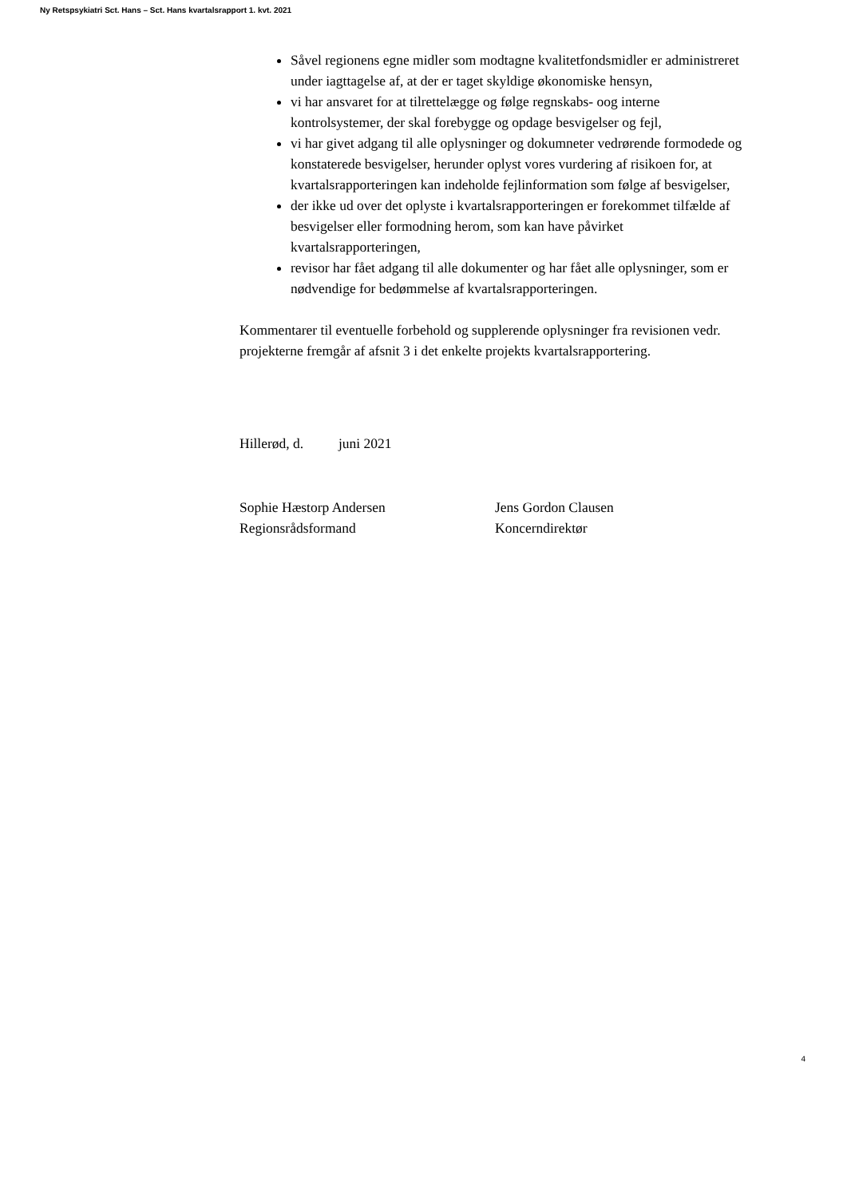Ny Retspsykiatri Sct. Hans – Sct. Hans kvartalsrapport 1. kvt. 2021
Såvel regionens egne midler som modtagne kvalitetfondsmidler er administreret under iagttagelse af, at der er taget skyldige økonomiske hensyn,
vi har ansvaret for at tilrettelægge og følge regnskabs- oog interne kontrolsystemer, der skal forebygge og opdage besvigelser og fejl,
vi har givet adgang til alle oplysninger og dokumneter vedrørende formodede og konstaterede besvigelser, herunder oplyst vores vurdering af risikoen for, at kvartalsrapporteringen kan indeholde fejlinformation som følge af besvigelser,
der ikke ud over det oplyste i kvartalsrapporteringen er forekommet tilfælde af besvigelser eller formodning herom, som kan have påvirket kvartalsrapporteringen,
revisor har fået adgang til alle dokumenter og har fået alle oplysninger, som er nødvendige for bedømmelse af kvartalsrapporteringen.
Kommentarer til eventuelle forbehold og supplerende oplysninger fra revisionen vedr. projekterne fremgår af afsnit 3 i det enkelte projekts kvartalsrapportering.
Hillerød, d. juni 2021
Sophie Hæstorp Andersen
Regionsrådsformand
Jens Gordon Clausen
Koncerndirektør
4